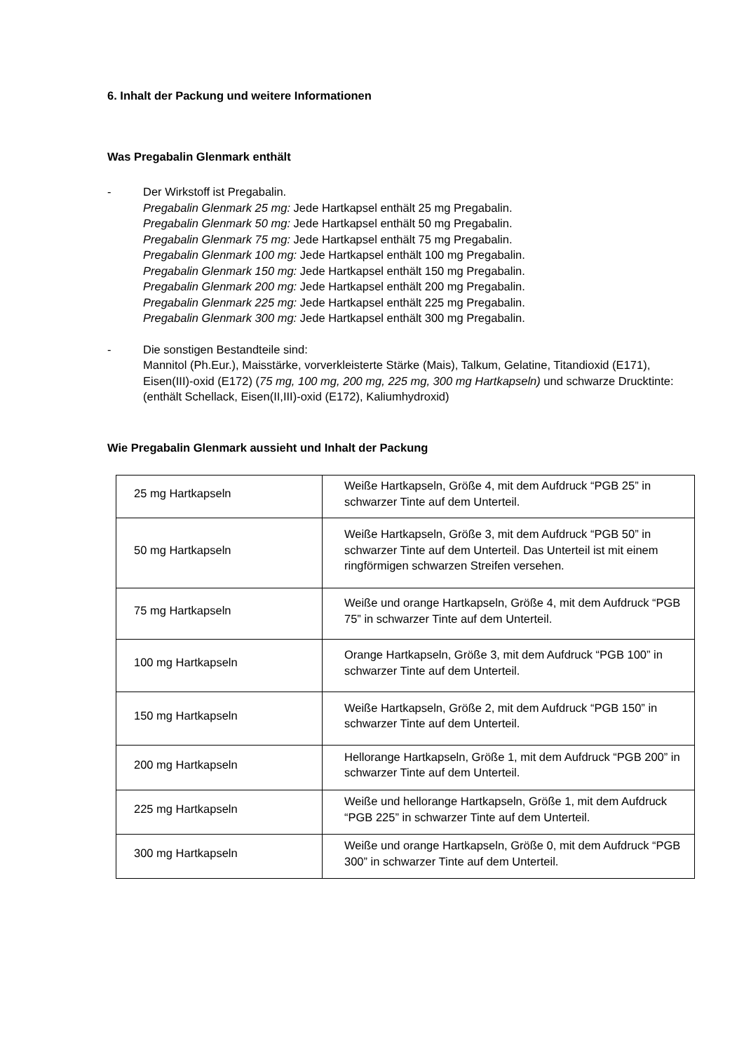6. Inhalt der Packung und weitere Informationen
Was Pregabalin Glenmark enthält
- Der Wirkstoff ist Pregabalin.
Pregabalin Glenmark 25 mg: Jede Hartkapsel enthält 25 mg Pregabalin.
Pregabalin Glenmark 50 mg: Jede Hartkapsel enthält 50 mg Pregabalin.
Pregabalin Glenmark 75 mg: Jede Hartkapsel enthält 75 mg Pregabalin.
Pregabalin Glenmark 100 mg: Jede Hartkapsel enthält 100 mg Pregabalin.
Pregabalin Glenmark 150 mg: Jede Hartkapsel enthält 150 mg Pregabalin.
Pregabalin Glenmark 200 mg: Jede Hartkapsel enthält 200 mg Pregabalin.
Pregabalin Glenmark 225 mg: Jede Hartkapsel enthält 225 mg Pregabalin.
Pregabalin Glenmark 300 mg: Jede Hartkapsel enthält 300 mg Pregabalin.
- Die sonstigen Bestandteile sind:
Mannitol (Ph.Eur.), Maisstärke, vorverkleisterte Stärke (Mais), Talkum, Gelatine, Titandioxid (E171), Eisen(III)-oxid (E172) (75 mg, 100 mg, 200 mg, 225 mg, 300 mg Hartkapseln) und schwarze Drucktinte: (enthält Schellack, Eisen(II,III)-oxid (E172), Kaliumhydroxid)
Wie Pregabalin Glenmark aussieht und Inhalt der Packung
| 25 mg Hartkapseln | Weiße Hartkapseln, Größe 4, mit dem Aufdruck “PGB 25” in schwarzer Tinte auf dem Unterteil. |
| 50 mg Hartkapseln | Weiße Hartkapseln, Größe 3, mit dem Aufdruck “PGB 50” in schwarzer Tinte auf dem Unterteil. Das Unterteil ist mit einem ringförmigen schwarzen Streifen versehen. |
| 75 mg Hartkapseln | Weiße und orange Hartkapseln, Größe 4, mit dem Aufdruck “PGB 75” in schwarzer Tinte auf dem Unterteil. |
| 100 mg Hartkapseln | Orange Hartkapseln, Größe 3, mit dem Aufdruck “PGB 100” in schwarzer Tinte auf dem Unterteil. |
| 150 mg Hartkapseln | Weiße Hartkapseln, Größe 2, mit dem Aufdruck “PGB 150” in schwarzer Tinte auf dem Unterteil. |
| 200 mg Hartkapseln | Hellorange Hartkapseln, Größe 1, mit dem Aufdruck “PGB 200” in schwarzer Tinte auf dem Unterteil. |
| 225 mg Hartkapseln | Weiße und hellorange Hartkapseln, Größe 1, mit dem Aufdruck “PGB 225” in schwarzer Tinte auf dem Unterteil. |
| 300 mg Hartkapseln | Weiße und orange Hartkapseln, Größe 0, mit dem Aufdruck “PGB 300” in schwarzer Tinte auf dem Unterteil. |